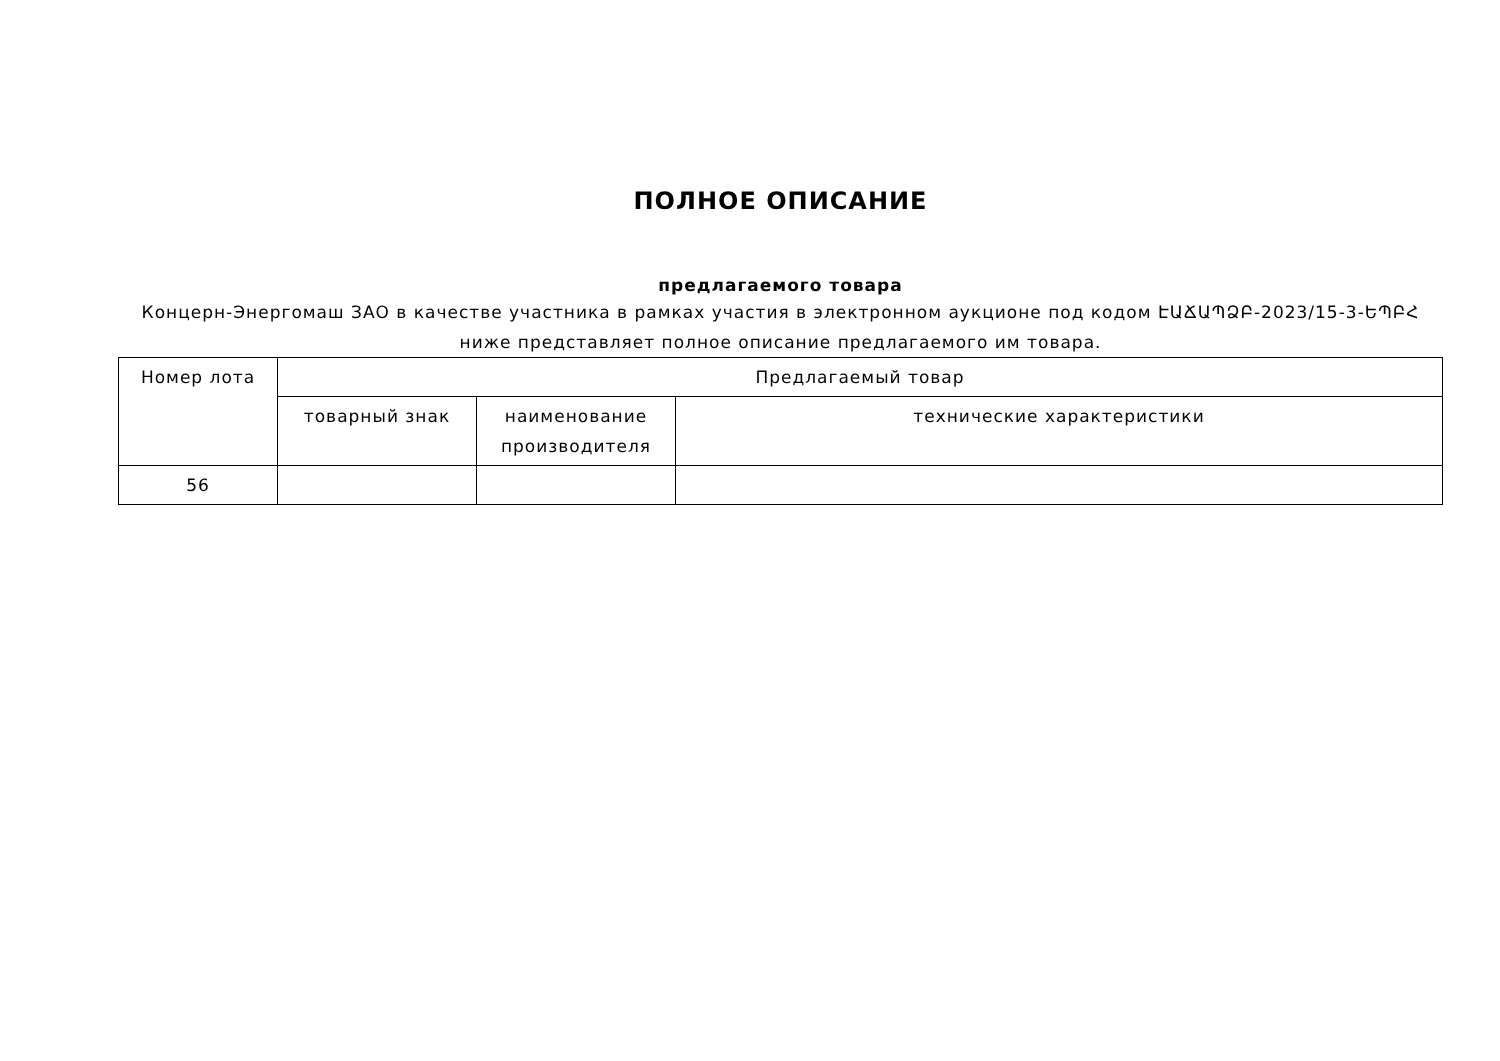ПОЛНОЕ ОПИСАНИЕ
предлагаемого товара
Концерн-Энергомаш ЗАО в качестве участника в рамках участия в электронном аукционе под кодом ԷԱՃԱՊՁԲ-2023/15-3-ԵՊԲՀ ниже представляет полное описание предлагаемого им товара.
| Номер лота | Предлагаемый товар | | |
| --- | --- | --- | --- |
| | товарный знак | наименование производителя | технические характеристики |
| 56 | | | |